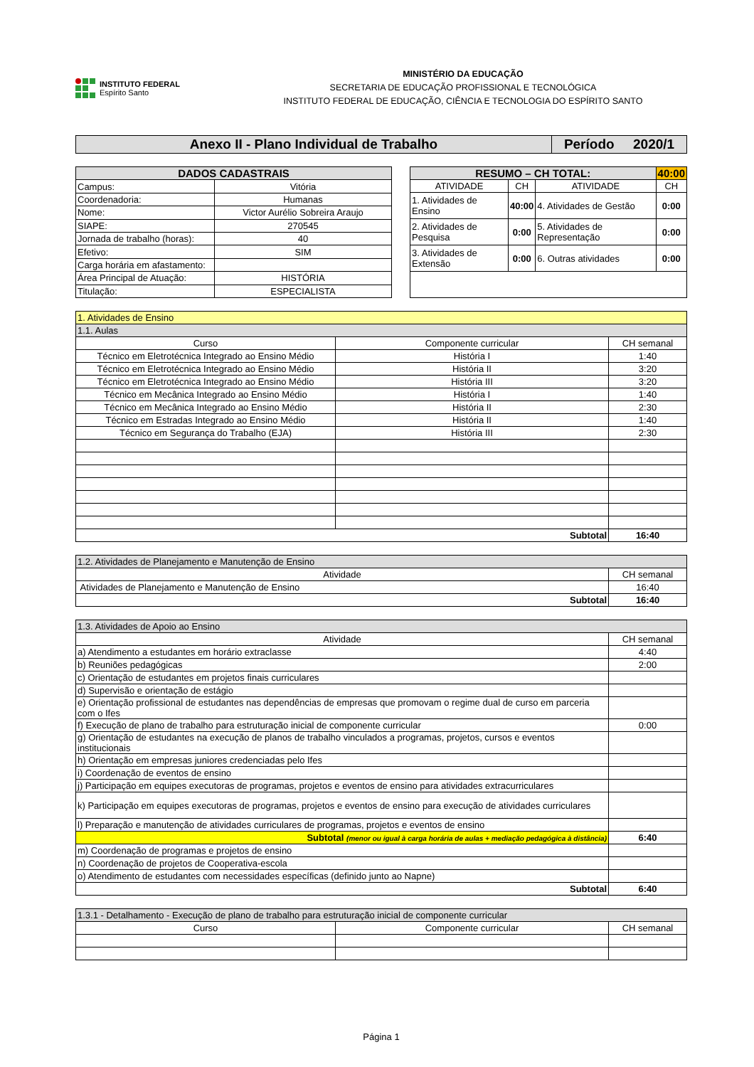INSTITUTO FEDERAL
Espírito Santo
MINISTÉRIO DA EDUCAÇÃO
SECRETARIA DE EDUCAÇÃO PROFISSIONAL E TECNOLÓGICA
INSTITUTO FEDERAL DE EDUCAÇÃO, CIÊNCIA E TECNOLOGIA DO ESPÍRITO SANTO
| Anexo II - Plano Individual de Trabalho | Período 2020/1 |
| DADOS CADASTRAIS | |
| --- | --- |
| Campus: | Vitória |
| Coordenadoria: | Humanas |
| Nome: | Victor Aurélio Sobreira Araujo |
| SIAPE: | 270545 |
| Jornada de trabalho (horas): | 40 |
| Efetivo: | SIM |
| Carga horária em afastamento: | |
| Área Principal de Atuação: | HISTÓRIA |
| Titulação: | ESPECIALISTA |
| RESUMO – CH TOTAL: | | | 40:00 |
| --- | --- | --- | --- |
| ATIVIDADE | CH | ATIVIDADE | CH |
| 1. Atividades de Ensino | 40:00 | 4. Atividades de Gestão | 0:00 |
| 2. Atividades de Pesquisa | 0:00 | 5. Atividades de Representação | 0:00 |
| 3. Atividades de Extensão | 0:00 | 6. Outras atividades | 0:00 |
| 1. Atividades de Ensino | | |
| 1.1. Aulas | | |
| Curso | Componente curricular | CH semanal |
| Técnico em Eletrotécnica Integrado ao Ensino Médio | História I | 1:40 |
| Técnico em Eletrotécnica Integrado ao Ensino Médio | História II | 3:20 |
| Técnico em Eletrotécnica Integrado ao Ensino Médio | História III | 3:20 |
| Técnico em Mecânica Integrado ao Ensino Médio | História I | 1:40 |
| Técnico em Mecânica Integrado ao Ensino Médio | História II | 2:30 |
| Técnico em Estradas Integrado ao Ensino Médio | História II | 1:40 |
| Técnico em Segurança do Trabalho (EJA) | História III | 2:30 |
| Subtotal | | 16:40 |
| 1.2. Atividades de Planejamento e Manutenção de Ensino | |
| Atividade | CH semanal |
| Atividades de Planejamento e Manutenção de Ensino | 16:40 |
| Subtotal | 16:40 |
| 1.3. Atividades de Apoio ao Ensino | |
| Atividade | CH semanal |
| a) Atendimento a estudantes em horário extraclasse | 4:40 |
| b) Reuniões pedagógicas | 2:00 |
| c) Orientação de estudantes em projetos finais curriculares | |
| d) Supervisão e orientação de estágio | |
| e) Orientação profissional de estudantes nas dependências de empresas que promovam o regime dual de curso em parceria com o Ifes | |
| f) Execução de plano de trabalho para estruturação inicial de componente curricular | 0:00 |
| g) Orientação de estudantes na execução de planos de trabalho vinculados a programas, projetos, cursos e eventos institucionais | |
| h) Orientação em empresas juniores credenciadas pelo Ifes | |
| i) Coordenação de eventos de ensino | |
| j) Participação em equipes executoras de programas, projetos e eventos de ensino para atividades extracurriculares | |
| k) Participação em equipes executoras de programas, projetos e eventos de ensino para execução de atividades curriculares | |
| l) Preparação e manutenção de atividades curriculares de programas, projetos e eventos de ensino | |
| Subtotal (menor ou igual à carga horária de aulas + mediação pedagógica à distância) | 6:40 |
| m) Coordenação de programas e projetos de ensino | |
| n) Coordenação de projetos de Cooperativa-escola | |
| o) Atendimento de estudantes com necessidades específicas (definido junto ao Napne) | |
| Subtotal | 6:40 |
| 1.3.1 - Detalhamento - Execução de plano de trabalho para estruturação inicial de componente curricular | | |
| Curso | Componente curricular | CH semanal |
Página 1